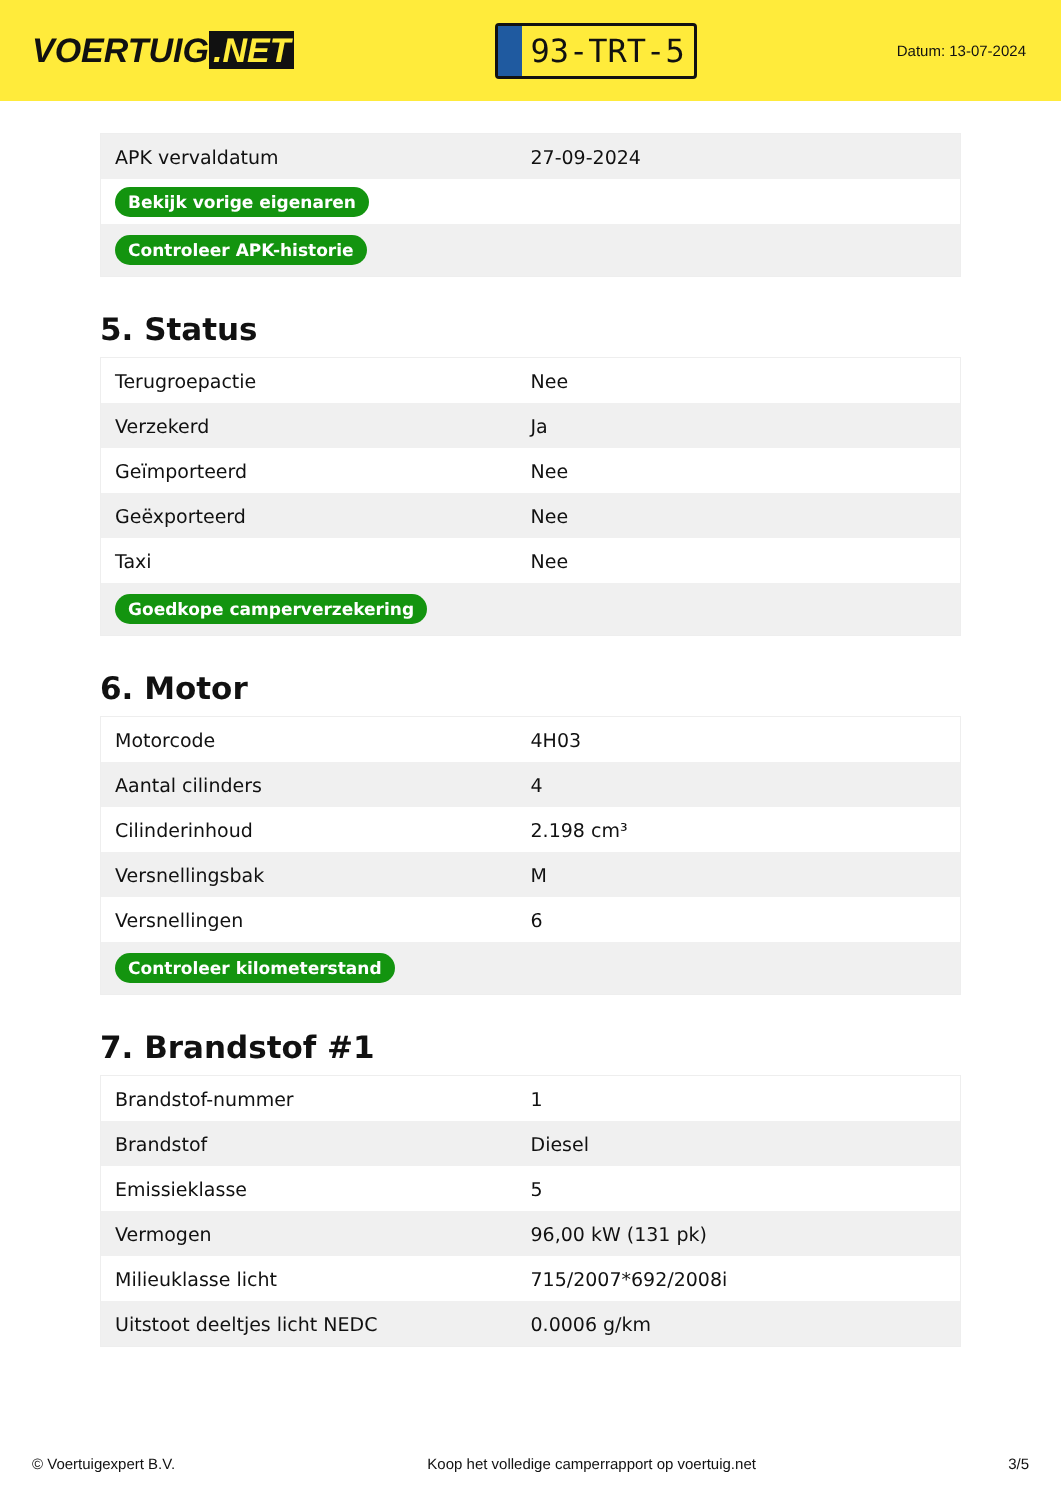VOERTUIG.NET
93-TRT-5
Datum: 13-07-2024
| APK vervaldatum | 27-09-2024 |
| Bekijk vorige eigenaren | |
| Controleer APK-historie | |
5. Status
| Terugroepactie | Nee |
| Verzekerd | Ja |
| Geïmporteerd | Nee |
| Geëxporteerd | Nee |
| Taxi | Nee |
| Goedkope camperverzekering | |
6. Motor
| Motorcode | 4H03 |
| Aantal cilinders | 4 |
| Cilinderinhoud | 2.198 cm³ |
| Versnellingsbak | M |
| Versnellingen | 6 |
| Controleer kilometerstand | |
7. Brandstof #1
| Brandstof-nummer | 1 |
| Brandstof | Diesel |
| Emissieklasse | 5 |
| Vermogen | 96,00 kW (131 pk) |
| Milieuklasse licht | 715/2007*692/2008i |
| Uitstoot deeltjes licht NEDC | 0.0006 g/km |
© Voertuigexpert B.V. Koop het volledige camperrapport op voertuig.net 3/5